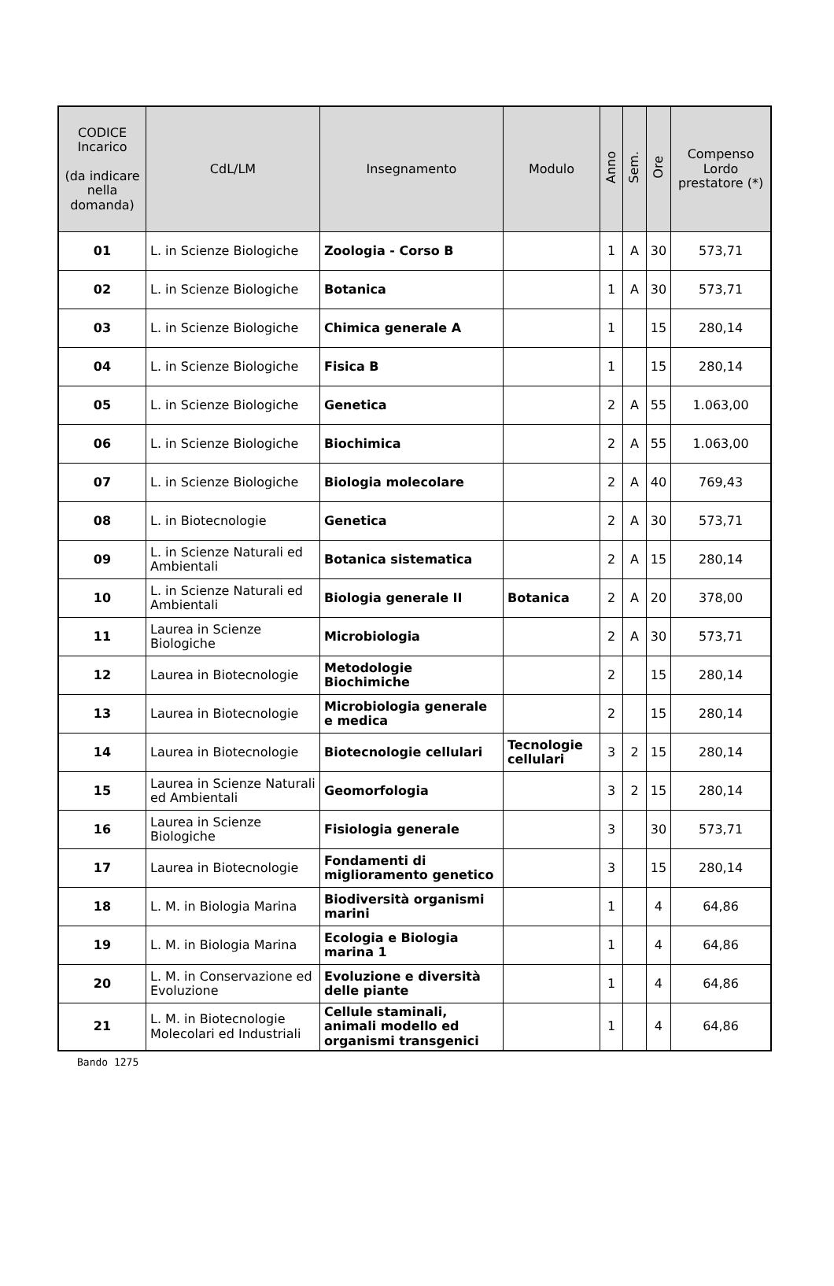| CODICE Incarico (da indicare nella domanda) | CdL/LM | Insegnamento | Modulo | Anno | Sem. | Ore | Compenso Lordo prestatore (*) |
| --- | --- | --- | --- | --- | --- | --- | --- |
| 01 | L. in Scienze Biologiche | Zoologia - Corso B | | 1 | A | 30 | 573,71 |
| 02 | L. in Scienze Biologiche | Botanica | | 1 | A | 30 | 573,71 |
| 03 | L. in Scienze Biologiche | Chimica generale A | | 1 | | 15 | 280,14 |
| 04 | L. in Scienze Biologiche | Fisica B | | 1 | | 15 | 280,14 |
| 05 | L. in Scienze Biologiche | Genetica | | 2 | A | 55 | 1.063,00 |
| 06 | L. in Scienze Biologiche | Biochimica | | 2 | A | 55 | 1.063,00 |
| 07 | L. in Scienze Biologiche | Biologia molecolare | | 2 | A | 40 | 769,43 |
| 08 | L. in Biotecnologie | Genetica | | 2 | A | 30 | 573,71 |
| 09 | L. in Scienze Naturali ed Ambientali | Botanica sistematica | | 2 | A | 15 | 280,14 |
| 10 | L. in Scienze Naturali ed Ambientali | Biologia generale II | Botanica | 2 | A | 20 | 378,00 |
| 11 | Laurea in Scienze Biologiche | Microbiologia | | 2 | A | 30 | 573,71 |
| 12 | Laurea in Biotecnologie | Metodologie Biochimiche | | 2 | | 15 | 280,14 |
| 13 | Laurea in Biotecnologie | Microbiologia generale e medica | | 2 | | 15 | 280,14 |
| 14 | Laurea in Biotecnologie | Biotecnologie cellulari | Tecnologie cellulari | 3 | 2 | 15 | 280,14 |
| 15 | Laurea in Scienze Naturali ed Ambientali | Geomorfologia | | 3 | 2 | 15 | 280,14 |
| 16 | Laurea in Scienze Biologiche | Fisiologia generale | | 3 | | 30 | 573,71 |
| 17 | Laurea in Biotecnologie | Fondamenti di miglioramento genetico | | 3 | | 15 | 280,14 |
| 18 | L. M. in Biologia Marina | Biodiversità organismi marini | | 1 | | 4 | 64,86 |
| 19 | L. M. in Biologia Marina | Ecologia e Biologia marina 1 | | 1 | | 4 | 64,86 |
| 20 | L. M. in Conservazione ed Evoluzione | Evoluzione e diversità delle piante | | 1 | | 4 | 64,86 |
| 21 | L. M. in Biotecnologie Molecolari ed Industriali | Cellule staminali, animali modello ed organismi transgenici | | 1 | | 4 | 64,86 |
Bando 1275